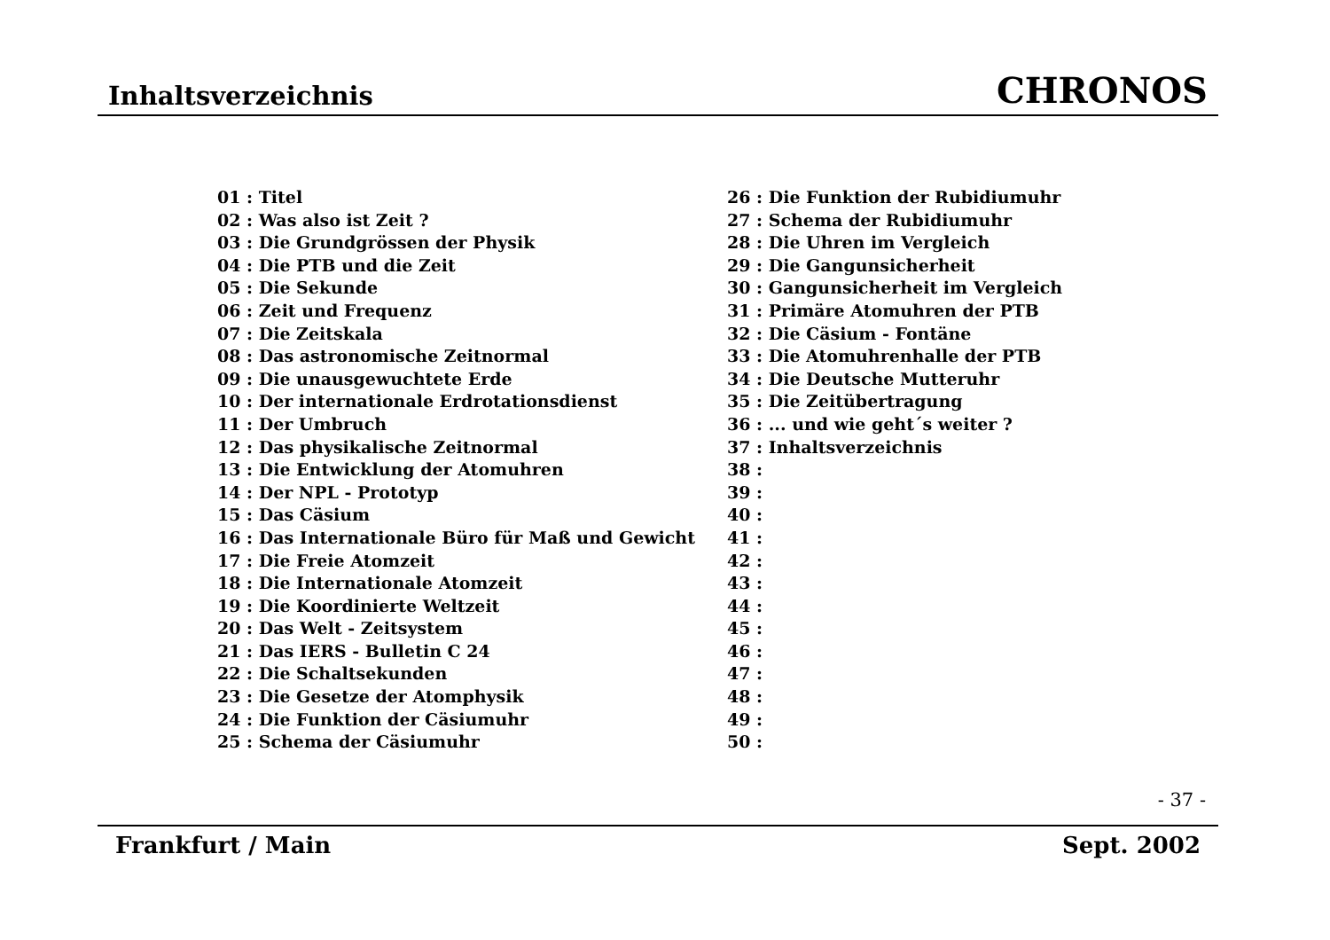Inhaltsverzeichnis CHRONOS
01 : Titel
02 : Was also ist Zeit ?
03 : Die Grundgrössen der Physik
04 : Die PTB und die Zeit
05 : Die Sekunde
06 : Zeit und Frequenz
07 : Die Zeitskala
08 : Das astronomische Zeitnormal
09 : Die unausgewuchtete Erde
10 : Der internationale Erdrotationsdienst
11 : Der Umbruch
12 : Das physikalische Zeitnormal
13 : Die Entwicklung der Atomuhren
14 : Der NPL - Prototyp
15 : Das Cäsium
16 : Das Internationale Büro für Maß und Gewicht
17 : Die Freie Atomzeit
18 : Die Internationale Atomzeit
19 : Die Koordinierte Weltzeit
20 : Das Welt - Zeitsystem
21 : Das IERS - Bulletin C 24
22 : Die Schaltsekunden
23 : Die Gesetze der Atomphysik
24 : Die Funktion der Cäsiumuhr
25 : Schema der Cäsiumuhr
26 : Die Funktion der Rubidiumuhr
27 : Schema der Rubidiumuhr
28 : Die Uhren im Vergleich
29 : Die Gangunsicherheit
30 : Gangunsicherheit im Vergleich
31 : Primäre Atomuhren der PTB
32 : Die Cäsium - Fontäne
33 : Die Atomuhrenhalle der PTB
34 : Die Deutsche Mutteruhr
35 : Die Zeitübertragung
36 : ... und wie geht´s weiter ?
37 : Inhaltsverzeichnis
38 :
39 :
40 :
41 :
42 :
43 :
44 :
45 :
46 :
47 :
48 :
49 :
50 :
- 37 -
Frankfurt / Main Sept. 2002